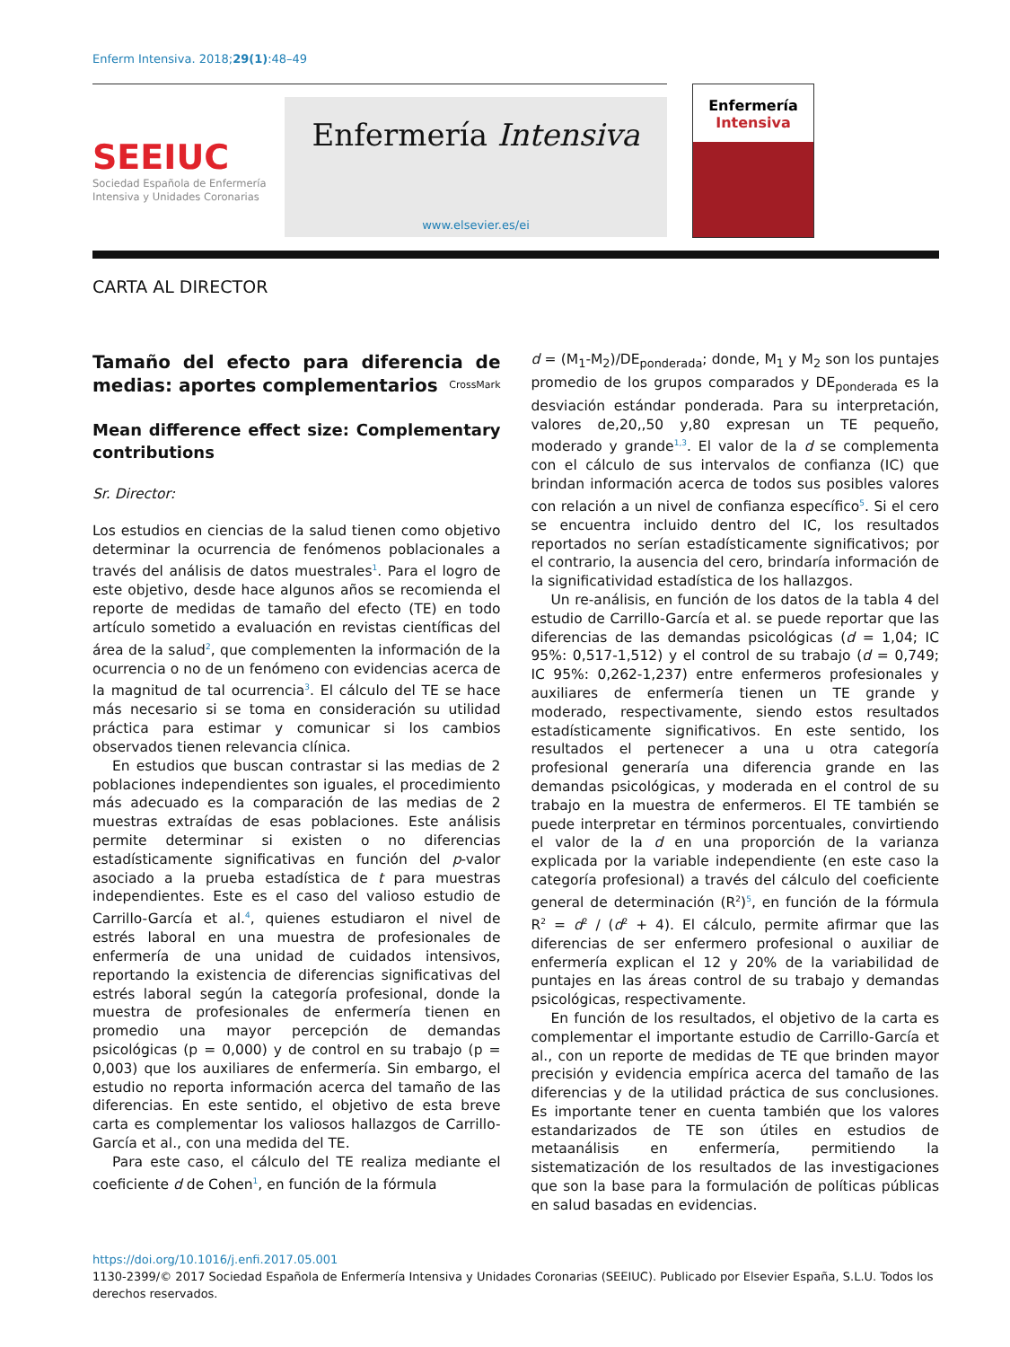Enferm Intensiva. 2018;29(1):48–49
SEEIUC
Sociedad Española de Enfermería
Intensiva y Unidades Coronarias
Enfermería Intensiva
www.elsevier.es/ei
Enfermería
Intensiva
CARTA AL DIRECTOR
Tamaño del efecto para diferencia de medias: aportes complementarios CrossMark
Mean difference effect size: Complementary contributions
Sr. Director:
Los estudios en ciencias de la salud tienen como objetivo determinar la ocurrencia de fenómenos poblacionales a través del análisis de datos muestrales<sup>1</sup>. Para el logro de este objetivo, desde hace algunos años se recomienda el reporte de medidas de tamaño del efecto (TE) en todo artículo sometido a evaluación en revistas científicas del área de la salud<sup>2</sup>, que complementen la información de la ocurrencia o no de un fenómeno con evidencias acerca de la magnitud de tal ocurrencia<sup>3</sup>. El cálculo del TE se hace más necesario si se toma en consideración su utilidad práctica para estimar y comunicar si los cambios observados tienen relevancia clínica.
En estudios que buscan contrastar si las medias de 2 poblaciones independientes son iguales, el procedimiento más adecuado es la comparación de las medias de 2 muestras extraídas de esas poblaciones. Este análisis permite determinar si existen o no diferencias estadísticamente significativas en función del p-valor asociado a la prueba estadística de t para muestras independientes. Este es el caso del valioso estudio de Carrillo-García et al.<sup>4</sup>, quienes estudiaron el nivel de estrés laboral en una muestra de profesionales de enfermería de una unidad de cuidados intensivos, reportando la existencia de diferencias significativas del estrés laboral según la categoría profesional, donde la muestra de profesionales de enfermería tienen en promedio una mayor percepción de demandas psicológicas (p = 0,000) y de control en su trabajo (p = 0,003) que los auxiliares de enfermería. Sin embargo, el estudio no reporta información acerca del tamaño de las diferencias. En este sentido, el objetivo de esta breve carta es complementar los valiosos hallazgos de Carrillo-García et al., con una medida del TE.
Para este caso, el cálculo del TE realiza mediante el coeficiente d de Cohen<sup>1</sup>, en función de la fórmula
d = (M<sub>1</sub>-M<sub>2</sub>)/DE<sub>ponderada</sub>; donde, M<sub>1</sub> y M<sub>2</sub> son los puntajes promedio de los grupos comparados y DE<sub>ponderada</sub> es la desviación estándar ponderada. Para su interpretación, valores de,20,,50 y,80 expresan un TE pequeño, moderado y grande<sup>1,3</sup>. El valor de la d se complementa con el cálculo de sus intervalos de confianza (IC) que brindan información acerca de todos sus posibles valores con relación a un nivel de confianza específico<sup>5</sup>. Si el cero se encuentra incluido dentro del IC, los resultados reportados no serían estadísticamente significativos; por el contrario, la ausencia del cero, brindaría información de la significatividad estadística de los hallazgos.
Un re-análisis, en función de los datos de la tabla 4 del estudio de Carrillo-García et al. se puede reportar que las diferencias de las demandas psicológicas (d = 1,04; IC 95%: 0,517-1,512) y el control de su trabajo (d = 0,749; IC 95%: 0,262-1,237) entre enfermeros profesionales y auxiliares de enfermería tienen un TE grande y moderado, respectivamente, siendo estos resultados estadísticamente significativos. En este sentido, los resultados el pertenecer a una u otra categoría profesional generaría una diferencia grande en las demandas psicológicas, y moderada en el control de su trabajo en la muestra de enfermeros. El TE también se puede interpretar en términos porcentuales, convirtiendo el valor de la d en una proporción de la varianza explicada por la variable independiente (en este caso la categoría profesional) a través del cálculo del coeficiente general de determinación (R<sup>2</sup>)<sup>5</sup>, en función de la fórmula R<sup>2</sup> = d<sup>2</sup> / (d<sup>2</sup> + 4). El cálculo, permite afirmar que las diferencias de ser enfermero profesional o auxiliar de enfermería explican el 12 y 20% de la variabilidad de puntajes en las áreas control de su trabajo y demandas psicológicas, respectivamente.
En función de los resultados, el objetivo de la carta es complementar el importante estudio de Carrillo-García et al., con un reporte de medidas de TE que brinden mayor precisión y evidencia empírica acerca del tamaño de las diferencias y de la utilidad práctica de sus conclusiones. Es importante tener en cuenta también que los valores estandarizados de TE son útiles en estudios de metaanálisis en enfermería, permitiendo la sistematización de los resultados de las investigaciones que son la base para la formulación de políticas públicas en salud basadas en evidencias.
https://doi.org/10.1016/j.enfi.2017.05.001
1130-2399/© 2017 Sociedad Española de Enfermería Intensiva y Unidades Coronarias (SEEIUC). Publicado por Elsevier España, S.L.U. Todos los derechos reservados.